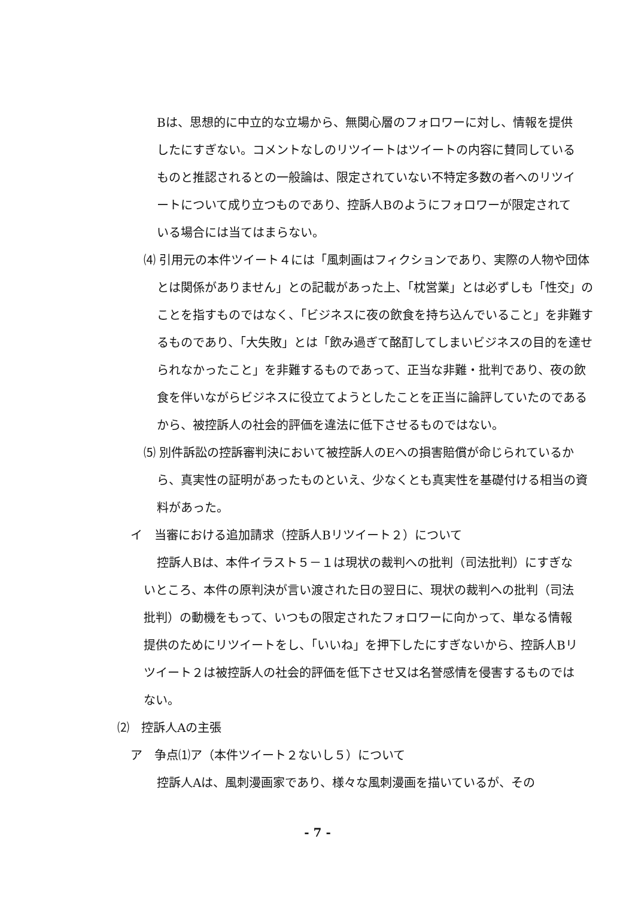Bは、思想的に中立的な立場から、無関心層のフォロワーに対し、情報を提供したにすぎない。コメントなしのリツイートはツイートの内容に賛同しているものと推認されるとの一般論は、限定されていない不特定多数の者へのリツイートについて成り立つものであり、控訴人Bのようにフォロワーが限定されている場合には当てはまらない。
⑷ 引用元の本件ツイート４には「風刺画はフィクションであり、実際の人物や団体とは関係がありません」との記載があった上、「枕営業」とは必ずしも「性交」のことを指すものではなく、「ビジネスに夜の飲食を持ち込んでいること」を非難するものであり、「大失敗」とは「飲み過ぎて酩酊してしまいビジネスの目的を達せられなかったこと」を非難するものであって、正当な非難・批判であり、夜の飲食を伴いながらビジネスに役立てようとしたことを正当に論評していたのであるから、被控訴人の社会的評価を違法に低下させるものではない。
⑸ 別件訴訟の控訴審判決において被控訴人のEへの損害賠償が命じられているから、真実性の証明があったものといえ、少なくとも真実性を基礎付ける相当の資料があった。
イ　当審における追加請求（控訴人Bリツイート２）について
控訴人Bは、本件イラスト５－１は現状の裁判への批判（司法批判）にすぎないところ、本件の原判決が言い渡された日の翌日に、現状の裁判への批判（司法批判）の動機をもって、いつもの限定されたフォロワーに向かって、単なる情報提供のためにリツイートをし、「いいね」を押下したにすぎないから、控訴人Bリツイート２は被控訴人の社会的評価を低下させ又は名誉感情を侵害するものではない。
⑵　控訴人Aの主張
ア　争点⑴ア（本件ツイート２ないし５）について
控訴人Aは、風刺漫画家であり、様々な風刺漫画を描いているが、その
- 7 -